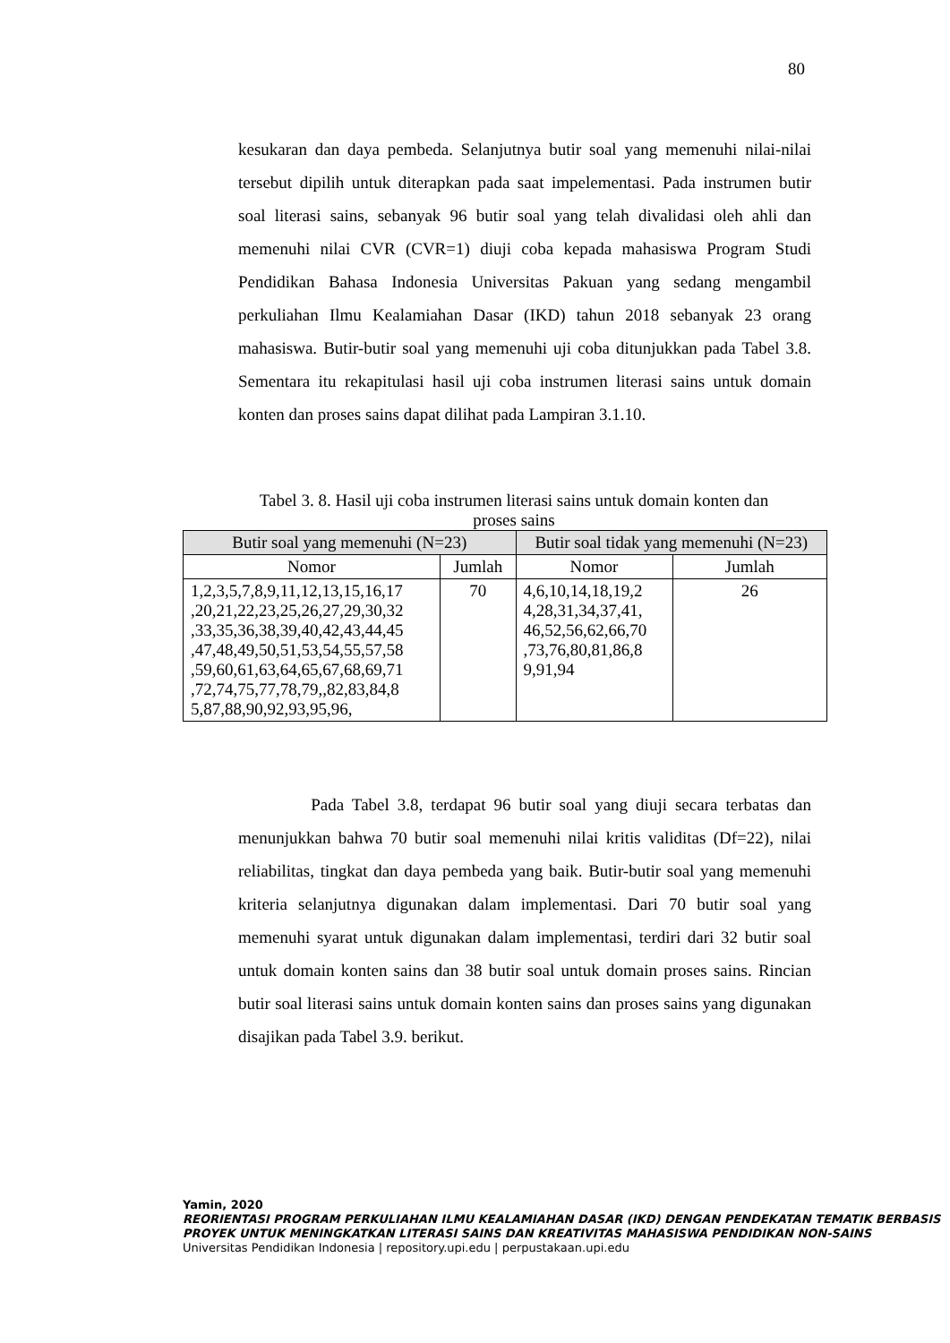80
kesukaran dan daya pembeda. Selanjutnya butir soal yang memenuhi nilai-nilai tersebut dipilih untuk diterapkan pada saat impelementasi. Pada instrumen butir soal literasi sains, sebanyak 96 butir soal yang telah divalidasi oleh ahli dan memenuhi nilai CVR (CVR=1) diuji coba kepada mahasiswa Program Studi Pendidikan Bahasa Indonesia Universitas Pakuan yang sedang mengambil perkuliahan Ilmu Kealamiahan Dasar (IKD) tahun 2018 sebanyak 23 orang mahasiswa. Butir-butir soal yang memenuhi uji coba ditunjukkan pada Tabel 3.8. Sementara itu rekapitulasi hasil uji coba instrumen literasi sains untuk domain konten dan proses sains dapat dilihat pada Lampiran 3.1.10.
Tabel 3. 8. Hasil uji coba instrumen literasi sains untuk domain konten dan
proses sains
| Butir soal yang memenuhi (N=23) | | Butir soal tidak yang memenuhi (N=23) | |
| --- | --- | --- | --- |
| Nomor | Jumlah | Nomor | Jumlah |
| 1,2,3,5,7,8,9,11,12,13,15,16,17 ,20,21,22,23,25,26,27,29,30,32 ,33,35,36,38,39,40,42,43,44,45 ,47,48,49,50,51,53,54,55,57,58 ,59,60,61,63,64,65,67,68,69,71 ,72,74,75,77,78,79,,82,83,84,8 5,87,88,90,92,93,95,96, | 70 | 4,6,10,14,18,19,2 4,28,31,34,37,41, 46,52,56,62,66,70 ,73,76,80,81,86,8 9,91,94 | 26 |
Pada Tabel 3.8, terdapat 96 butir soal yang diuji secara terbatas dan menunjukkan bahwa 70 butir soal memenuhi nilai kritis validitas (Df=22), nilai reliabilitas, tingkat dan daya pembeda yang baik. Butir-butir soal yang memenuhi kriteria selanjutnya digunakan dalam implementasi. Dari 70 butir soal yang memenuhi syarat untuk digunakan dalam implementasi, terdiri dari 32 butir soal untuk domain konten sains dan 38 butir soal untuk domain proses sains. Rincian butir soal literasi sains untuk domain konten sains dan proses sains yang digunakan disajikan pada Tabel 3.9. berikut.
Yamin, 2020
REORIENTASI PROGRAM PERKULIAHAN ILMU KEALAMIAHAN DASAR (IKD) DENGAN PENDEKATAN TEMATIK BERBASIS PROYEK UNTUK MENINGKATKAN LITERASI SAINS DAN KREATIVITAS MAHASISWA PENDIDIKAN NON-SAINS
Universitas Pendidikan Indonesia | repository.upi.edu | perpustakaan.upi.edu